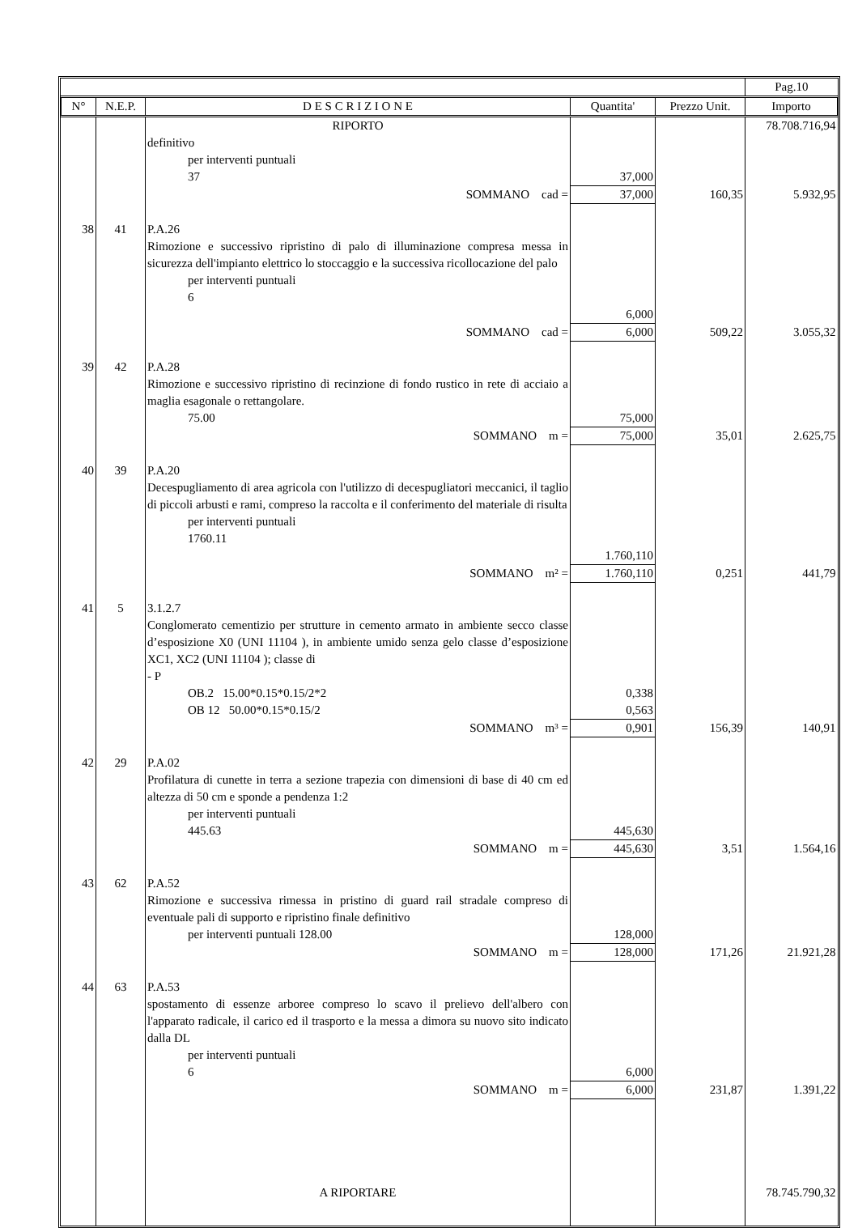| | | | | | Pag.10 |
| N° | N.E.P. | D E S C R I Z I O N E | Quantita' | Prezzo Unit. | Importo |
| | | RIPORTO | | | 78.708.716,94 |
| | | definitivo per interventi puntuali 37 | 37,000 | | |
| | | SOMMANO cad = | 37,000 | 160,35 | 5.932,95 |
| 38 | 41 | P.A.26 Rimozione e successivo ripristino di palo di illuminazione compresa messa in sicurezza dell'impianto elettrico lo stoccaggio e la successiva ricollocazione del palo per interventi puntuali 6 | 6,000 | | |
| | | SOMMANO cad = | 6,000 | 509,22 | 3.055,32 |
| 39 | 42 | P.A.28 Rimozione e successivo ripristino di recinzione di fondo rustico in rete di acciaio a maglia esagonale o rettangolare. 75.00 | 75,000 | | |
| | | SOMMANO m = | 75,000 | 35,01 | 2.625,75 |
| 40 | 39 | P.A.20 Decespugliamento di area agricola con l'utilizzo di decespugliatori meccanici, il taglio di piccoli arbusti e rami, compreso la raccolta e il conferimento del materiale di risulta per interventi puntuali 1760.11 | 1.760,110 | | |
| | | SOMMANO m² = | 1.760,110 | 0,251 | 441,79 |
| 41 | 5 | 3.1.2.7 Conglomerato cementizio per strutture in cemento armato in ambiente secco classe d’esposizione X0 (UNI 11104 ), in ambiente umido senza gelo classe d’esposizione XC1, XC2 (UNI 11104 ); classe di - P OB.2 15.00*0.15*0.15/2*2 OB 12 50.00*0.15*0.15/2 | 0,338 0,563 | | |
| | | SOMMANO m³ = | 0,901 | 156,39 | 140,91 |
| 42 | 29 | P.A.02 Profilatura di cunette in terra a sezione trapezia con dimensioni di base di 40 cm ed altezza di 50 cm e sponde a pendenza 1:2 per interventi puntuali 445.63 | 445,630 | | |
| | | SOMMANO m = | 445,630 | 3,51 | 1.564,16 |
| 43 | 62 | P.A.52 Rimozione e successiva rimessa in pristino di guard rail stradale compreso di eventuale pali di supporto e ripristino finale definitivo per interventi puntuali 128.00 | 128,000 | | |
| | | SOMMANO m = | 128,000 | 171,26 | 21.921,28 |
| 44 | 63 | P.A.53 spostamento di essenze arboree compreso lo scavo il prelievo dell'albero con l'apparato radicale, il carico ed il trasporto e la messa a dimora su nuovo sito indicato dalla DL per interventi puntuali 6 | 6,000 | | |
| | | SOMMANO m = | 6,000 | 231,87 | 1.391,22 |
| | | A RIPORTARE | | | 78.745.790,32 |